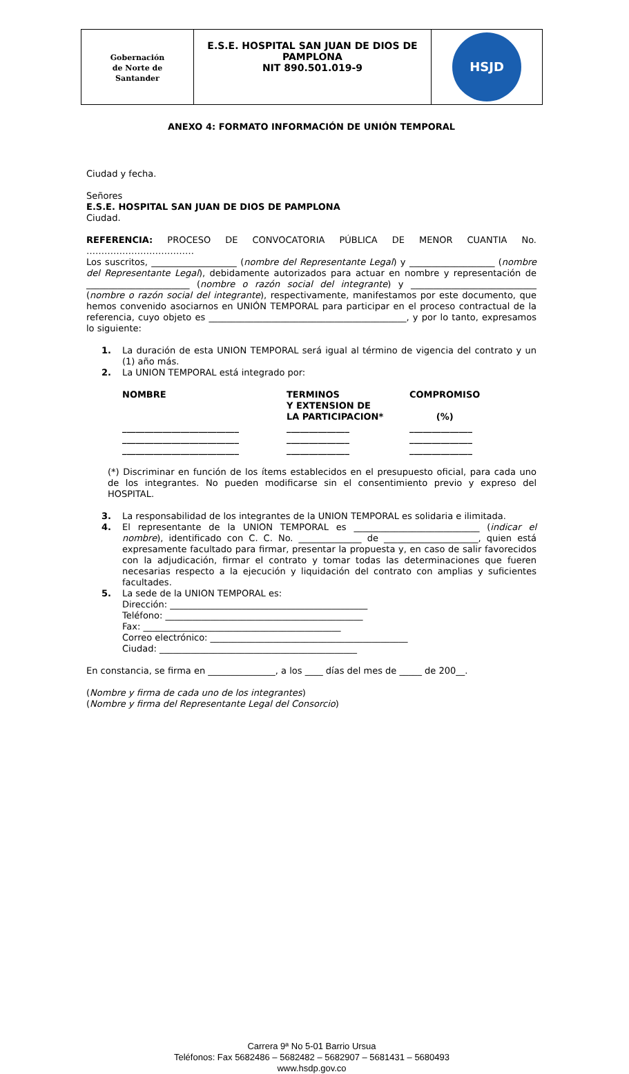| Gobernación de Norte de Santander | E.S.E. HOSPITAL SAN JUAN DE DIOS DE PAMPLONA NIT 890.501.019-9 | HSJD |
ANEXO 4: FORMATO INFORMACIÓN DE UNIÓN TEMPORAL
Ciudad y fecha.
Señores
E.S.E. HOSPITAL SAN JUAN DE DIOS DE PAMPLONA
Ciudad.
REFERENCIA: PROCESO DE CONVOCATORIA PÚBLICA DE MENOR CUANTIA No. ………………………………
Los suscritos, ___________________ (nombre del Representante Legal) y ___________________ (nombre del Representante Legal), debidamente autorizados para actuar en nombre y representación de _______________________ (nombre o razón social del integrante) y ____________________________ (nombre o razón social del integrante), respectivamente, manifestamos por este documento, que hemos convenido asociarnos en UNIÓN TEMPORAL para participar en el proceso contractual de la referencia, cuyo objeto es ____________________________________________, y por lo tanto, expresamos lo siguiente:
1. La duración de esta UNION TEMPORAL será igual al término de vigencia del contrato y un (1) año más.
2. La UNION TEMPORAL está integrado por:
| NOMBRE | TERMINOS Y EXTENSION DE LA PARTICIPACION* | COMPROMISO (%) |
| __________________________ | ______________ | ______________ |
| __________________________ | ______________ | ______________ |
| __________________________ | ______________ | ______________ |
(*) Discriminar en función de los ítems establecidos en el presupuesto oficial, para cada uno de los integrantes. No pueden modificarse sin el consentimiento previo y expreso del HOSPITAL.
3. La responsabilidad de los integrantes de la UNION TEMPORAL es solidaria e ilimitada.
4. El representante de la UNION TEMPORAL es ____________________________ (indicar el nombre), identificado con C. C. No. ______________ de _____________________, quien está expresamente facultado para firmar, presentar la propuesta y, en caso de salir favorecidos con la adjudicación, firmar el contrato y tomar todas las determinaciones que fueren necesarias respecto a la ejecución y liquidación del contrato con amplias y suficientes facultades.
5. La sede de la UNION TEMPORAL es:
Dirección: ____________________________________________
Teléfono: ____________________________________________
Fax: ____________________________________________
Correo electrónico: ____________________________________________
Ciudad: ____________________________________________
En constancia, se firma en _______________, a los ____ días del mes de _____ de 200__.
(Nombre y firma de cada uno de los integrantes)
(Nombre y firma del Representante Legal del Consorcio)
Carrera 9ª No 5-01 Barrio Ursua
Teléfonos: Fax 5682486 – 5682482 – 5682907 – 5681431 – 5680493
www.hsdp.gov.co